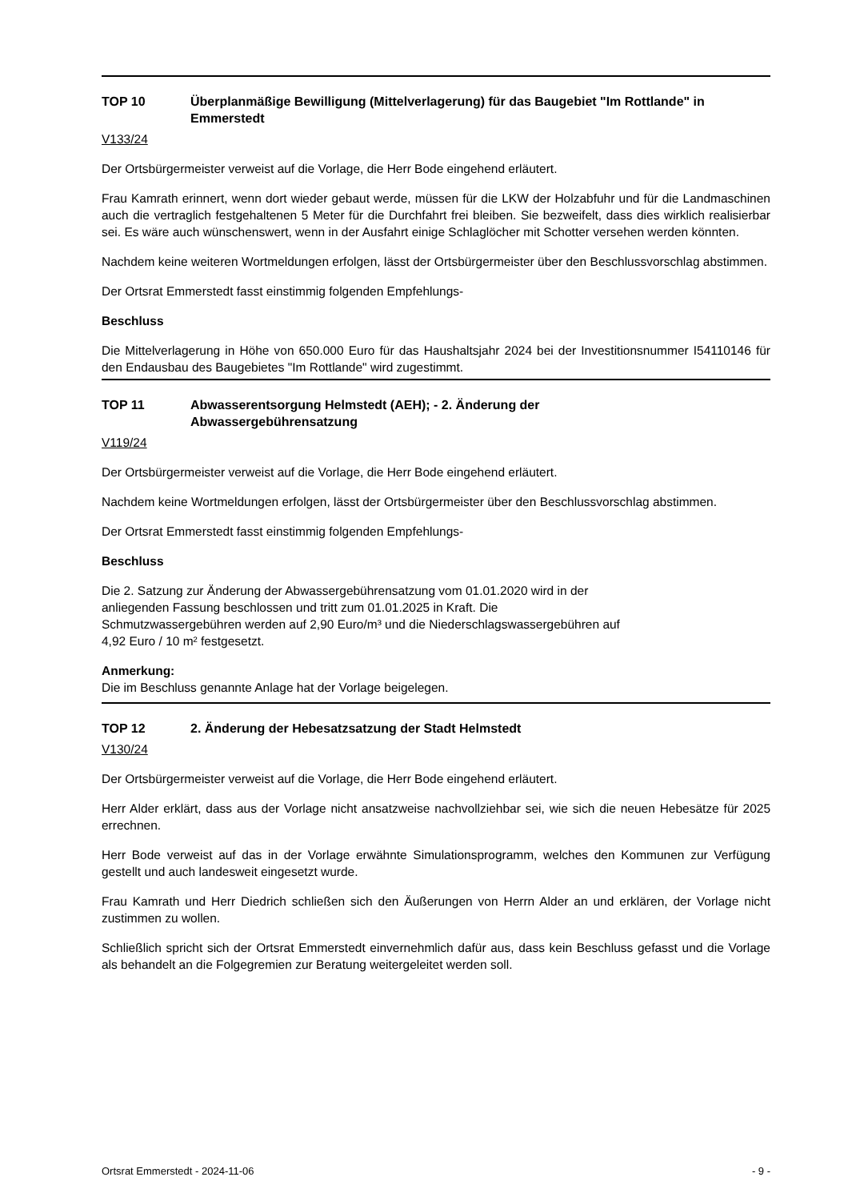TOP 10 Überplanmäßige Bewilligung (Mittelverlagerung) für das Baugebiet "Im Rottlande" in Emmerstedt
V133/24
Der Ortsbürgermeister verweist auf die Vorlage, die Herr Bode eingehend erläutert.
Frau Kamrath erinnert, wenn dort wieder gebaut werde, müssen für die LKW der Holzabfuhr und für die Landmaschinen auch die vertraglich festgehaltenen 5 Meter für die Durchfahrt frei bleiben. Sie bezweifelt, dass dies wirklich realisierbar sei. Es wäre auch wünschenswert, wenn in der Ausfahrt einige Schlaglöcher mit Schotter versehen werden könnten.
Nachdem keine weiteren Wortmeldungen erfolgen, lässt der Ortsbürgermeister über den Beschlussvorschlag abstimmen.
Der Ortsrat Emmerstedt fasst einstimmig folgenden Empfehlungs-
Beschluss
Die Mittelverlagerung in Höhe von 650.000 Euro für das Haushaltsjahr 2024 bei der Investitionsnummer I54110146 für den Endausbau des Baugebietes "Im Rottlande" wird zugestimmt.
TOP 11 Abwasserentsorgung Helmstedt (AEH); - 2. Änderung der
Abwassergebührensatzung
V119/24
Der Ortsbürgermeister verweist auf die Vorlage, die Herr Bode eingehend erläutert.
Nachdem keine Wortmeldungen erfolgen, lässt der Ortsbürgermeister über den Beschlussvorschlag abstimmen.
Der Ortsrat Emmerstedt fasst einstimmig folgenden Empfehlungs-
Beschluss
Die 2. Satzung zur Änderung der Abwassergebührensatzung vom 01.01.2020 wird in der
anliegenden Fassung beschlossen und tritt zum 01.01.2025 in Kraft. Die
Schmutzwassergebühren werden auf 2,90 Euro/m³ und die Niederschlagswassergebühren auf
4,92 Euro / 10 m² festgesetzt.
Anmerkung:
Die im Beschluss genannte Anlage hat der Vorlage beigelegen.
TOP 12 2. Änderung der Hebesatzsatzung der Stadt Helmstedt
V130/24
Der Ortsbürgermeister verweist auf die Vorlage, die Herr Bode eingehend erläutert.
Herr Alder erklärt, dass aus der Vorlage nicht ansatzweise nachvollziehbar sei, wie sich die neuen Hebesätze für 2025 errechnen.
Herr Bode verweist auf das in der Vorlage erwähnte Simulationsprogramm, welches den Kommunen zur Verfügung gestellt und auch landesweit eingesetzt wurde.
Frau Kamrath und Herr Diedrich schließen sich den Äußerungen von Herrn Alder an und erklären, der Vorlage nicht zustimmen zu wollen.
Schließlich spricht sich der Ortsrat Emmerstedt einvernehmlich dafür aus, dass kein Beschluss gefasst und die Vorlage als behandelt an die Folgegremien zur Beratung weitergeleitet werden soll.
Ortsrat Emmerstedt - 2024-11-06 - 9 -